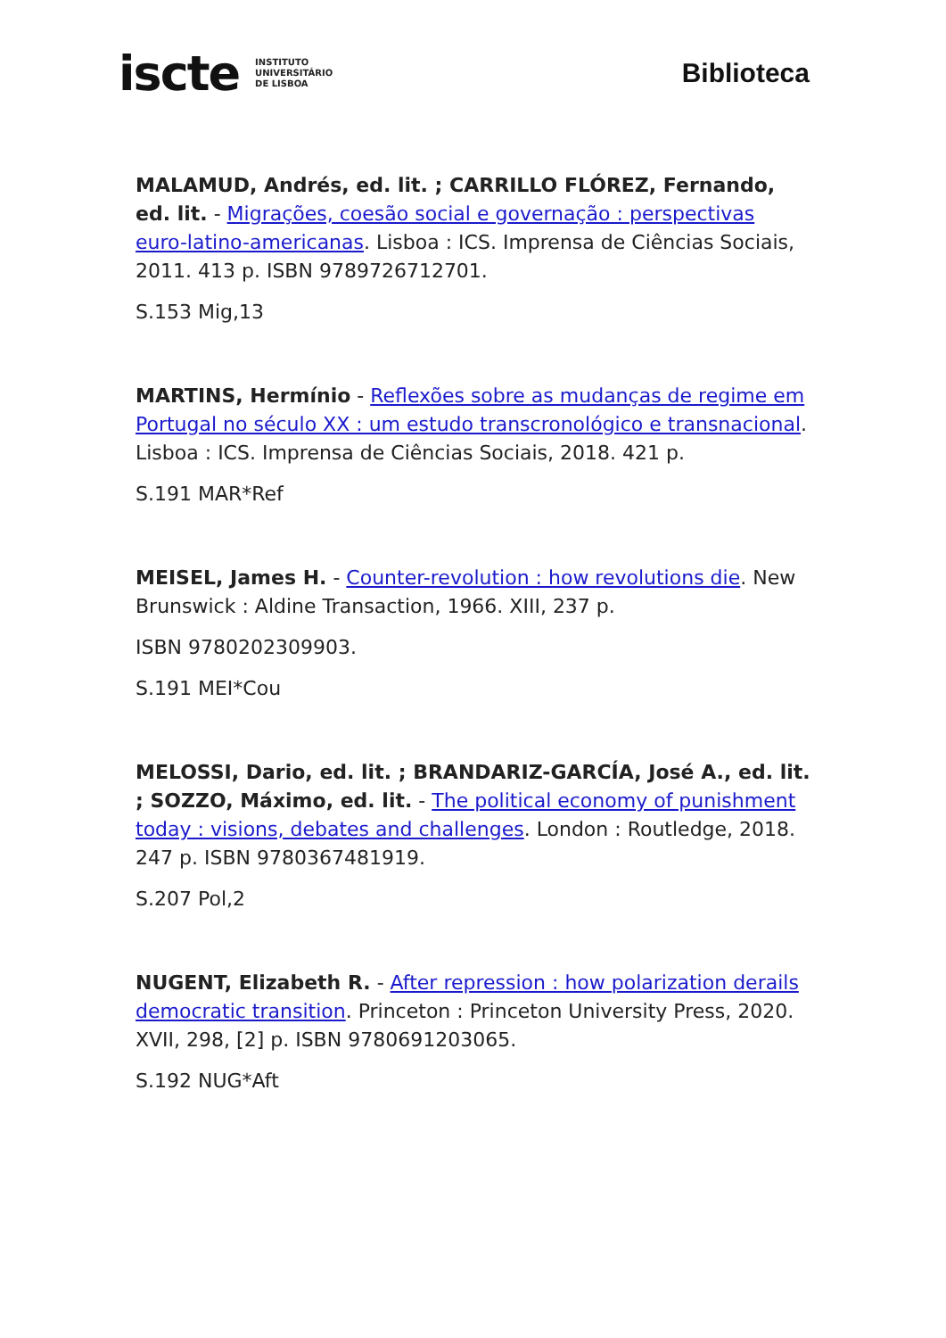iscte INSTITUTO
UNIVERSITÁRIO
DE LISBOA
Biblioteca
MALAMUD, Andrés, ed. lit. ; CARRILLO FLÓREZ, Fernando, ed. lit. - Migrações, coesão social e governação : perspectivas euro-latino-americanas. Lisboa : ICS. Imprensa de Ciências Sociais, 2011. 413 p. ISBN 9789726712701.
S.153 Mig,13
MARTINS, Hermínio - Reflexões sobre as mudanças de regime em Portugal no século XX : um estudo transcronológico e transnacional. Lisboa : ICS. Imprensa de Ciências Sociais, 2018. 421 p.
S.191 MAR*Ref
MEISEL, James H. - Counter-revolution : how revolutions die. New Brunswick : Aldine Transaction, 1966. XIII, 237 p.
ISBN 9780202309903.
S.191 MEI*Cou
MELOSSI, Dario, ed. lit. ; BRANDARIZ-GARCÍA, José A., ed. lit. ; SOZZO, Máximo, ed. lit. - The political economy of punishment today : visions, debates and challenges. London : Routledge, 2018. 247 p. ISBN 9780367481919.
S.207 Pol,2
NUGENT, Elizabeth R. - After repression : how polarization derails democratic transition. Princeton : Princeton University Press, 2020. XVII, 298, [2] p. ISBN 9780691203065.
S.192 NUG*Aft